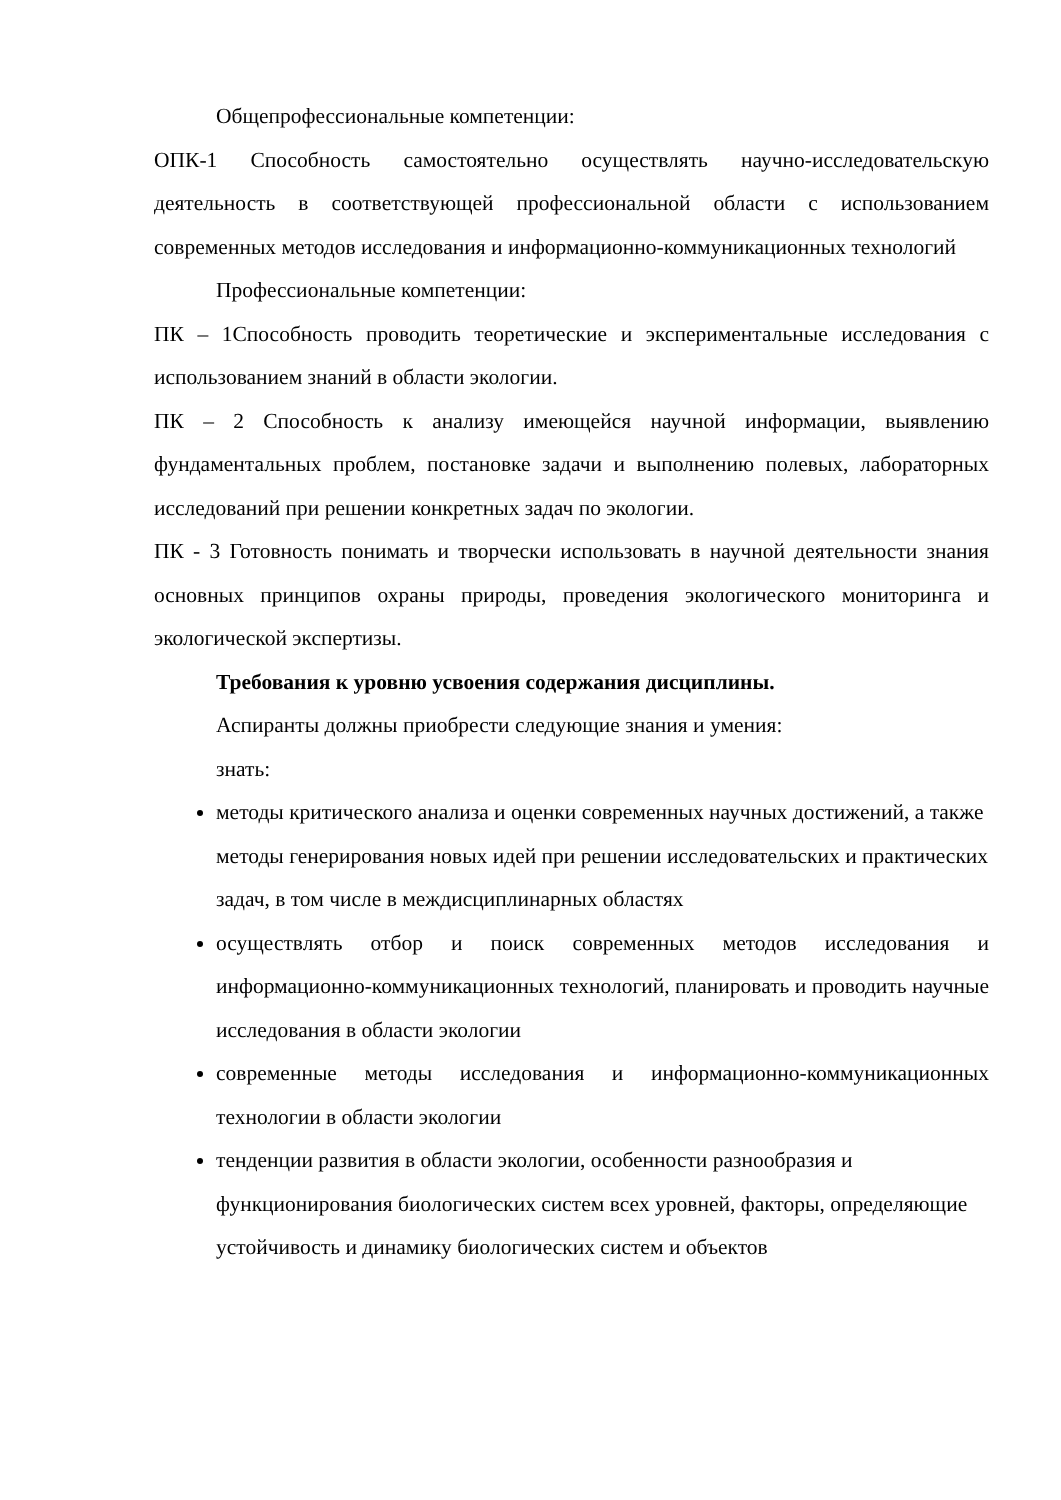Общепрофессиональные компетенции:
ОПК-1 Способность самостоятельно осуществлять научно-исследовательскую деятельность в соответствующей профессиональной области с использованием современных методов исследования и информационно-коммуникационных технологий
Профессиональные компетенции:
ПК – 1Способность проводить теоретические и экспериментальные исследования с использованием знаний в области экологии.
ПК – 2 Способность к анализу имеющейся научной информации, выявлению фундаментальных проблем, постановке задачи и выполнению полевых, лабораторных исследований при решении конкретных задач по экологии.
ПК - 3 Готовность понимать и творчески использовать в научной деятельности знания основных принципов охраны природы, проведения экологического мониторинга и экологической экспертизы.
Требования к уровню усвоения содержания дисциплины.
Аспиранты должны приобрести следующие знания и умения:
знать:
методы критического анализа и оценки современных научных достижений, а также методы генерирования новых идей при решении исследовательских и практических задач, в том числе в междисциплинарных областях
осуществлять отбор и поиск современных методов исследования и информационно-коммуникационных технологий, планировать и проводить научные исследования в области экологии
современные методы исследования и информационно-коммуникационных технологии в области экологии
тенденции развития в области экологии, особенности разнообразия и функционирования биологических систем всех уровней, факторы, определяющие устойчивость и динамику биологических систем и объектов